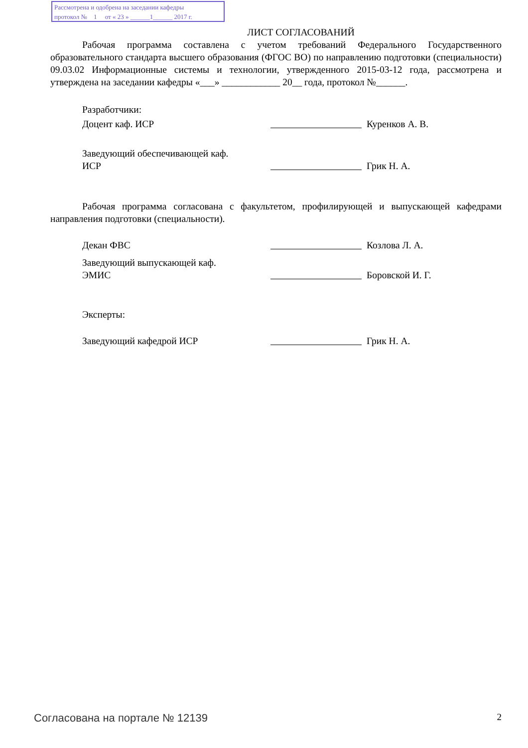Рассмотрена и одобрена на заседании кафедры
протокол № 1 от « 23 » ______1______ 2017 г.
ЛИСТ СОГЛАСОВАНИЙ
Рабочая программа составлена с учетом требований Федерального Государственного образовательного стандарта высшего образования (ФГОС ВО) по направлению подготовки (специальности) 09.03.02 Информационные системы и технологии, утвержденного 2015-03-12 года, рассмотрена и утверждена на заседании кафедры «___» ____________ 20__ года, протокол №______.
Разработчики:
Доцент каф. ИСР Куренков А. В.
Заведующий обеспечивающей каф.
ИСР
Грик Н. А.
Рабочая программа согласована с факультетом, профилирующей и выпускающей кафедрами направления подготовки (специальности).
Декан ФВС Козлова Л. А.
Заведующий выпускающей каф.
ЭМИС
Боровской И. Г.
Эксперты:
Заведующий кафедрой ИСР Грик Н. А.
Согласована на портале № 12139 2